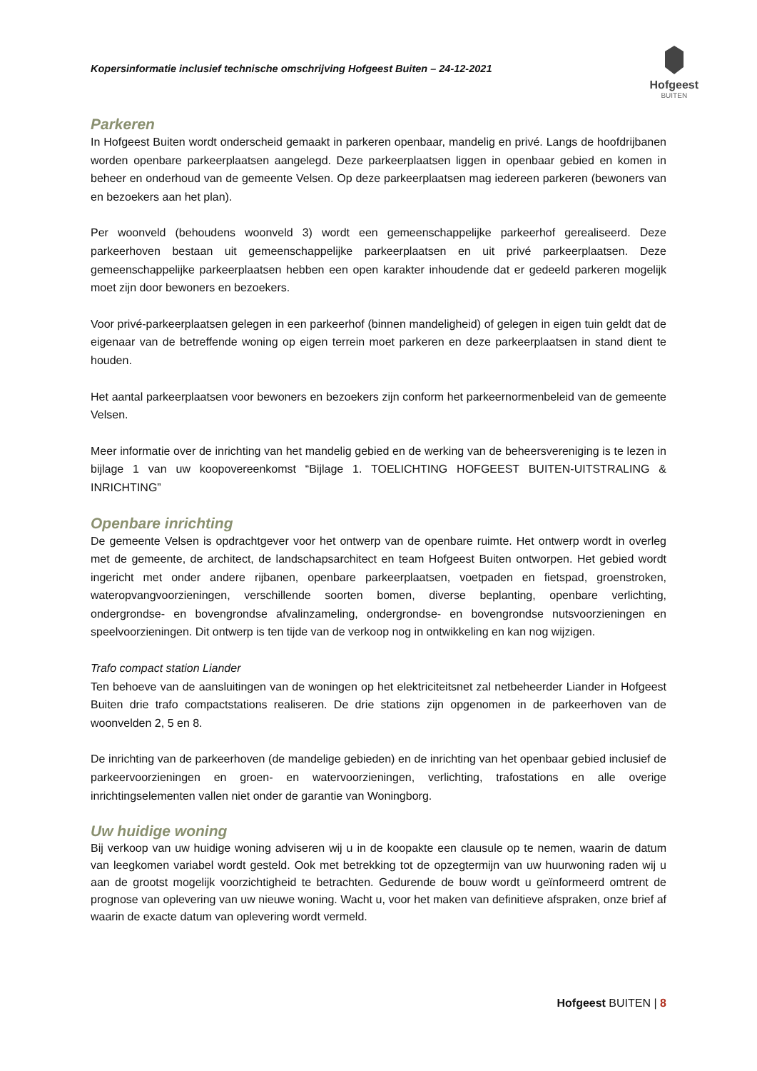Kopersinformatie inclusief technische omschrijving Hofgeest Buiten – 24-12-2021
Hofgeest
BUITEN
Parkeren
In Hofgeest Buiten wordt onderscheid gemaakt in parkeren openbaar, mandelig en privé. Langs de hoofdrijbanen worden openbare parkeerplaatsen aangelegd. Deze parkeerplaatsen liggen in openbaar gebied en komen in beheer en onderhoud van de gemeente Velsen. Op deze parkeerplaatsen mag iedereen parkeren (bewoners van en bezoekers aan het plan).
Per woonveld (behoudens woonveld 3) wordt een gemeenschappelijke parkeerhof gerealiseerd. Deze parkeerhoven bestaan uit gemeenschappelijke parkeerplaatsen en uit privé parkeerplaatsen. Deze gemeenschappelijke parkeerplaatsen hebben een open karakter inhoudende dat er gedeeld parkeren mogelijk moet zijn door bewoners en bezoekers.
Voor privé-parkeerplaatsen gelegen in een parkeerhof (binnen mandeligheid) of gelegen in eigen tuin geldt dat de eigenaar van de betreffende woning op eigen terrein moet parkeren en deze parkeerplaatsen in stand dient te houden.
Het aantal parkeerplaatsen voor bewoners en bezoekers zijn conform het parkeernormenbeleid van de gemeente Velsen.
Meer informatie over de inrichting van het mandelig gebied en de werking van de beheersvereniging is te lezen in bijlage 1 van uw koopovereenkomst “Bijlage 1. TOELICHTING HOFGEEST BUITEN-UITSTRALING & INRICHTING”
Openbare inrichting
De gemeente Velsen is opdrachtgever voor het ontwerp van de openbare ruimte. Het ontwerp wordt in overleg met de gemeente, de architect, de landschapsarchitect en team Hofgeest Buiten ontworpen. Het gebied wordt ingericht met onder andere rijbanen, openbare parkeerplaatsen, voetpaden en fietspad, groenstroken, wateropvangvoorzieningen, verschillende soorten bomen, diverse beplanting, openbare verlichting, ondergrondse- en bovengrondse afvalinzameling, ondergrondse- en bovengrondse nutsvoorzieningen en speelvoorzieningen. Dit ontwerp is ten tijde van de verkoop nog in ontwikkeling en kan nog wijzigen.
Trafo compact station Liander
Ten behoeve van de aansluitingen van de woningen op het elektriciteitsnet zal netbeheerder Liander in Hofgeest Buiten drie trafo compactstations realiseren. De drie stations zijn opgenomen in de parkeerhoven van de woonvelden 2, 5 en 8.
De inrichting van de parkeerhoven (de mandelige gebieden) en de inrichting van het openbaar gebied inclusief de parkeervoorzieningen en groen- en watervoorzieningen, verlichting, trafostations en alle overige inrichtingselementen vallen niet onder de garantie van Woningborg.
Uw huidige woning
Bij verkoop van uw huidige woning adviseren wij u in de koopakte een clausule op te nemen, waarin de datum van leegkomen variabel wordt gesteld. Ook met betrekking tot de opzegtermijn van uw huurwoning raden wij u aan de grootst mogelijk voorzichtigheid te betrachten. Gedurende de bouw wordt u geïnformeerd omtrent de prognose van oplevering van uw nieuwe woning. Wacht u, voor het maken van definitieve afspraken, onze brief af waarin de exacte datum van oplevering wordt vermeld.
Hofgeest BUITEN | 8